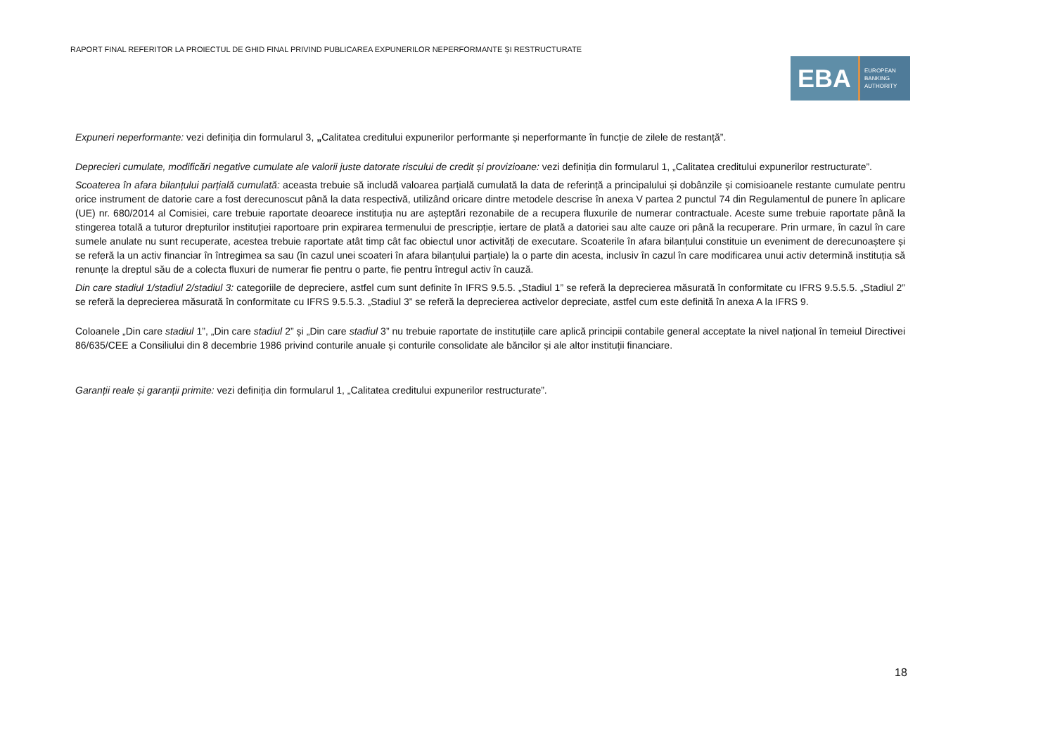RAPORT FINAL REFERITOR LA PROIECTUL DE GHID FINAL PRIVIND PUBLICAREA EXPUNERILOR NEPERFORMANTE ȘI RESTRUCTURATE
EBA
EUROPEAN
BANKING
AUTHORITY
Expuneri neperformante: vezi definiția din formularul 3, „Calitatea creditului expunerilor performante și neperformante în funcție de zilele de restanță”.
Deprecieri cumulate, modificări negative cumulate ale valorii juste datorate riscului de credit și provizioane: vezi definiția din formularul 1, „Calitatea creditului expunerilor restructurate”.
Scoaterea în afara bilanțului parțială cumulată: aceasta trebuie să includă valoarea parțială cumulată la data de referință a principalului și dobânzile și comisioanele restante cumulate pentru orice instrument de datorie care a fost derecunoscut până la data respectivă, utilizând oricare dintre metodele descrise în anexa V partea 2 punctul 74 din Regulamentul de punere în aplicare (UE) nr. 680/2014 al Comisiei, care trebuie raportate deoarece instituția nu are așteptări rezonabile de a recupera fluxurile de numerar contractuale. Aceste sume trebuie raportate până la stingerea totală a tuturor drepturilor instituției raportoare prin expirarea termenului de prescripție, iertare de plată a datoriei sau alte cauze ori până la recuperare. Prin urmare, în cazul în care sumele anulate nu sunt recuperate, acestea trebuie raportate atât timp cât fac obiectul unor activități de executare. Scoaterile în afara bilanțului constituie un eveniment de derecunoaștere și se referă la un activ financiar în întregimea sa sau (în cazul unei scoateri în afara bilanțului parțiale) la o parte din acesta, inclusiv în cazul în care modificarea unui activ determină instituția să renunțe la dreptul său de a colecta fluxuri de numerar fie pentru o parte, fie pentru întregul activ în cauză.
Din care stadiul 1/stadiul 2/stadiul 3: categoriile de depreciere, astfel cum sunt definite în IFRS 9.5.5. „Stadiul 1” se referă la deprecierea măsurată în conformitate cu IFRS 9.5.5.5. „Stadiul 2” se referă la deprecierea măsurată în conformitate cu IFRS 9.5.5.3. „Stadiul 3” se referă la deprecierea activelor depreciate, astfel cum este definită în anexa A la IFRS 9.
Coloanele „Din care stadiul 1”, „Din care stadiul 2” și „Din care stadiul 3” nu trebuie raportate de instituțiile care aplică principii contabile general acceptate la nivel național în temeiul Directivei 86/635/CEE a Consiliului din 8 decembrie 1986 privind conturile anuale și conturile consolidate ale băncilor și ale altor instituții financiare.
Garanții reale și garanții primite: vezi definiția din formularul 1, „Calitatea creditului expunerilor restructurate”.
18